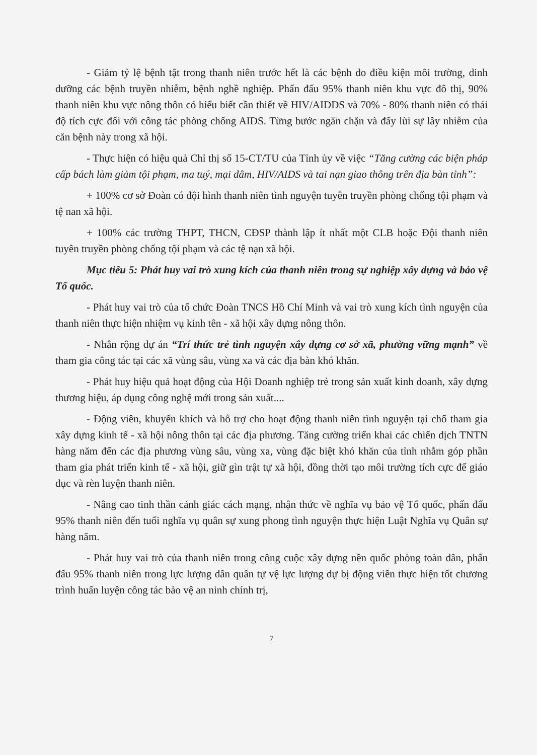- Giảm tỷ lệ bệnh tật trong thanh niên trước hết là các bệnh do điều kiện môi trường, dinh dưỡng các bệnh truyền nhiễm, bệnh nghề nghiệp. Phấn đấu 95% thanh niên khu vực đô thị, 90% thanh niên khu vực nông thôn có hiểu biết cần thiết về HIV/AIDDS và 70% - 80% thanh niên có thái độ tích cực đối với công tác phòng chống AIDS. Từng bước ngăn chặn và đẩy lùi sự lây nhiễm của căn bệnh này trong xã hội.
- Thực hiện có hiệu quả Chỉ thị số 15-CT/TU của Tỉnh ủy về việc “Tăng cường các biện pháp cấp bách làm giảm tội phạm, ma tuý, mại dâm, HIV/AIDS và tai nạn giao thông trên địa bàn tỉnh”:
+ 100% cơ sở Đoàn có đội hình thanh niên tình nguyện tuyên truyền phòng chống tội phạm và tệ nan xã hội.
+ 100% các trường THPT, THCN, CĐSP thành lập ít nhất một CLB hoặc Đội thanh niên tuyên truyền phòng chống tội phạm và các tệ nạn xã hội.
Mục tiêu 5: Phát huy vai trò xung kích của thanh niên trong sự nghiệp xây dựng và bảo vệ Tổ quốc.
- Phát huy vai trò của tổ chức Đoàn TNCS Hồ Chí Minh và vai trò xung kích tình nguyện của thanh niên thực hiện nhiệm vụ kinh tên - xã hội xây dựng nông thôn.
- Nhân rộng dự án “Trí thức trẻ tình nguyện xây dựng cơ sở xã, phường vững mạnh” về tham gia công tác tại các xã vùng sâu, vùng xa và các địa bàn khó khăn.
- Phát huy hiệu quả hoạt động của Hội Doanh nghiệp trẻ trong sản xuất kinh doanh, xây dựng thương hiệu, áp dụng công nghệ mới trong sản xuất....
- Động viên, khuyến khích và hỗ trợ cho hoạt động thanh niên tình nguyện tại chổ tham gia xây dựng kinh tế - xã hội nông thôn tại các địa phương. Tăng cường triển khai các chiến dịch TNTN hàng năm đến các địa phương vùng sâu, vùng xa, vùng đặc biệt khó khăn của tỉnh nhằm góp phần tham gia phát triển kinh tế - xã hội, giữ gìn trật tự xã hội, đồng thời tạo môi trường tích cực để giáo dục và rèn luyện thanh niên.
- Nâng cao tinh thần cảnh giác cách mạng, nhận thức về nghĩa vụ bảo vệ Tổ quốc, phấn đấu 95% thanh niên đến tuổi nghĩa vụ quân sự xung phong tình nguyện thực hiện Luật Nghĩa vụ Quân sự hàng năm.
- Phát huy vai trò của thanh niên trong công cuộc xây dựng nền quốc phòng toàn dân, phấn đấu 95% thanh niên trong lực lượng dân quân tự vệ lực lượng dự bị động viên thực hiện tốt chương trình huấn luyện công tác bảo vệ an ninh chính trị,
7